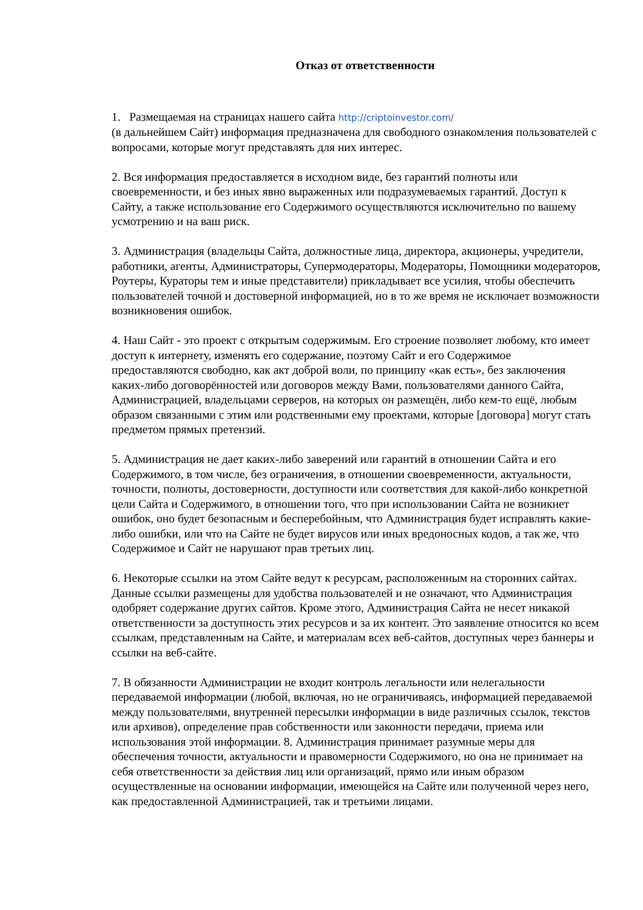Отказ от ответственности
1. Размещаемая на страницах нашего сайта http://criptoinvestor.com/
(в дальнейшем Сайт) информация предназначена для свободного ознакомления пользователей с вопросами, которые могут представлять для них интерес.
2. Вся информация предоставляется в исходном виде, без гарантий полноты или своевременности, и без иных явно выраженных или подразумеваемых гарантий. Доступ к Сайту, а также использование его Содержимого осуществляются исключительно по вашему усмотрению и на ваш риск.
3. Администрация (владельцы Сайта, должностные лица, директора, акционеры, учредители, работники, агенты, Администраторы, Супермодераторы, Модераторы, Помощники модераторов, Роутеры, Кураторы тем и иные представители) прикладывает все усилия, чтобы обеспечить пользователей точной и достоверной информацией, но в то же время не исключает возможности возникновения ошибок.
4. Наш Сайт - это проект с открытым содержимым. Его строение позволяет любому, кто имеет доступ к интернету, изменять его содержание, поэтому Сайт и его Содержимое предоставляются свободно, как акт доброй воли, по принципу «как есть», без заключения каких-либо договорённостей или договоров между Вами, пользователями данного Сайта, Администрацией, владельцами серверов, на которых он размещён, либо кем-то ещё, любым образом связанными с этим или родственными ему проектами, которые [договора] могут стать предметом прямых претензий.
5. Администрация не дает каких-либо заверений или гарантий в отношении Сайта и его Содержимого, в том числе, без ограничения, в отношении своевременности, актуальности, точности, полноты, достоверности, доступности или соответствия для какой-либо конкретной цели Сайта и Содержимого, в отношении того, что при использовании Сайта не возникнет ошибок, оно будет безопасным и бесперебойным, что Администрация будет исправлять какие-либо ошибки, или что на Сайте не будет вирусов или иных вредоносных кодов, а так же, что Содержимое и Сайт не нарушают прав третьих лиц.
6. Некоторые ссылки на этом Сайте ведут к ресурсам, расположенным на сторонних сайтах. Данные ссылки размещены для удобства пользователей и не означают, что Администрация одобряет содержание других сайтов. Кроме этого, Администрация Сайта не несет никакой ответственности за доступность этих ресурсов и за их контент. Это заявление относится ко всем ссылкам, представленным на Сайте, и материалам всех веб-сайтов, доступных через баннеры и ссылки на веб-сайте.
7. В обязанности Администрации не входит контроль легальности или нелегальности передаваемой информации (любой, включая, но не ограничиваясь, информацией передаваемой между пользователями, внутренней пересылки информации в виде различных ссылок, текстов или архивов), определение прав собственности или законности передачи, приема или использования этой информации. 8. Администрация принимает разумные меры для обеспечения точности, актуальности и правомерности Содержимого, но она не принимает на себя ответственности за действия лиц или организаций, прямо или иным образом осуществленные на основании информации, имеющейся на Сайте или полученной через него, как предоставленной Администрацией, так и третьими лицами.